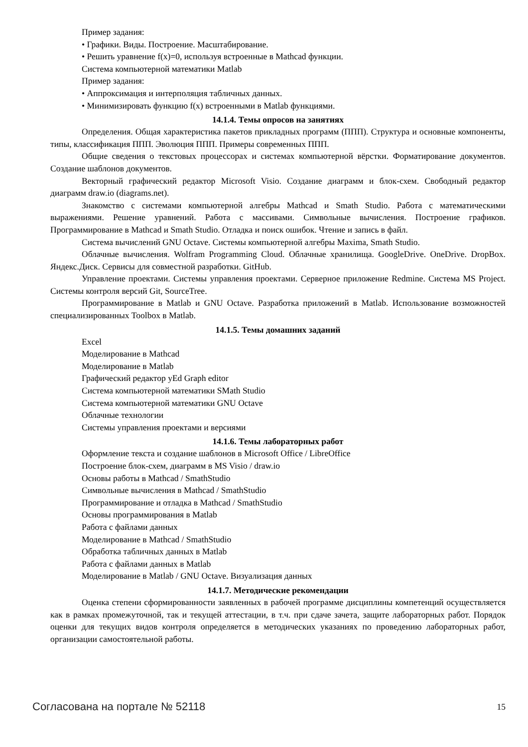Пример задания:
• Графики. Виды. Построение. Масштабирование.
• Решить уравнение f(x)=0, используя встроенные в Mathcad функции.
Система компьютерной математики Matlab
Пример задания:
• Аппроксимация и интерполяция табличных данных.
• Минимизировать функцию f(x) встроенными в Matlab функциями.
14.1.4. Темы опросов на занятиях
Определения. Общая характеристика пакетов прикладных программ (ППП). Структура и основные компоненты, типы, классификация ППП. Эволюция ППП. Примеры современных ППП.
Общие сведения о текстовых процессорах и системах компьютерной вёрстки. Форматирование документов. Создание шаблонов документов.
Векторный графический редактор Microsoft Visio. Создание диаграмм и блок-схем. Свободный редактор диаграмм draw.io (diagrams.net).
Знакомство с системами компьютерной алгебры Mathcad и Smath Studio. Работа с математическими выражениями. Решение уравнений. Работа с массивами. Символьные вычисления. Построение графиков. Программирование в Mathcad и Smath Studio. Отладка и поиск ошибок. Чтение и запись в файл.
Система вычислений GNU Octave. Системы компьютерной алгебры Maxima, Smath Studio.
Облачные вычисления. Wolfram Programming Cloud. Облачные хранилища. GoogleDrive. OneDrive. DropBox. Яндекс.Диск. Сервисы для совместной разработки. GitHub.
Управление проектами. Системы управления проектами. Серверное приложение Redmine. Система MS Project. Системы контроля версий Git, SourceTree.
Программирование в Matlab и GNU Octave. Разработка приложений в Matlab. Использование возможностей специализированных Toolbox в Matlab.
14.1.5. Темы домашних заданий
Excel
Моделирование в Mathcad
Моделирование в Matlab
Графический редактор yEd Graph editor
Система компьютерной математики SMath Studio
Система компьютерной математики GNU Octave
Облачные технологии
Системы управления проектами и версиями
14.1.6. Темы лабораторных работ
Оформление текста и создание шаблонов в Microsoft Office / LibreOffice
Построение блок-схем, диаграмм в MS Visio / draw.io
Основы работы в Mathcad / SmathStudio
Символьные вычисления в Mathcad / SmathStudio
Программирование и отладка в Mathcad / SmathStudio
Основы программирования в Matlab
Работа с файлами данных
Моделирование в Mathcad / SmathStudio
Обработка табличных данных в Matlab
Работа с файлами данных в Matlab
Моделирование в Matlab / GNU Octave. Визуализация данных
14.1.7. Методические рекомендации
Оценка степени сформированности заявленных в рабочей программе дисциплины компетенций осуществляется как в рамках промежуточной, так и текущей аттестации, в т.ч. при сдаче зачета, защите лабораторных работ. Порядок оценки для текущих видов контроля определяется в методических указаниях по проведению лабораторных работ, организации самостоятельной работы.
Согласована на портале № 52118 15